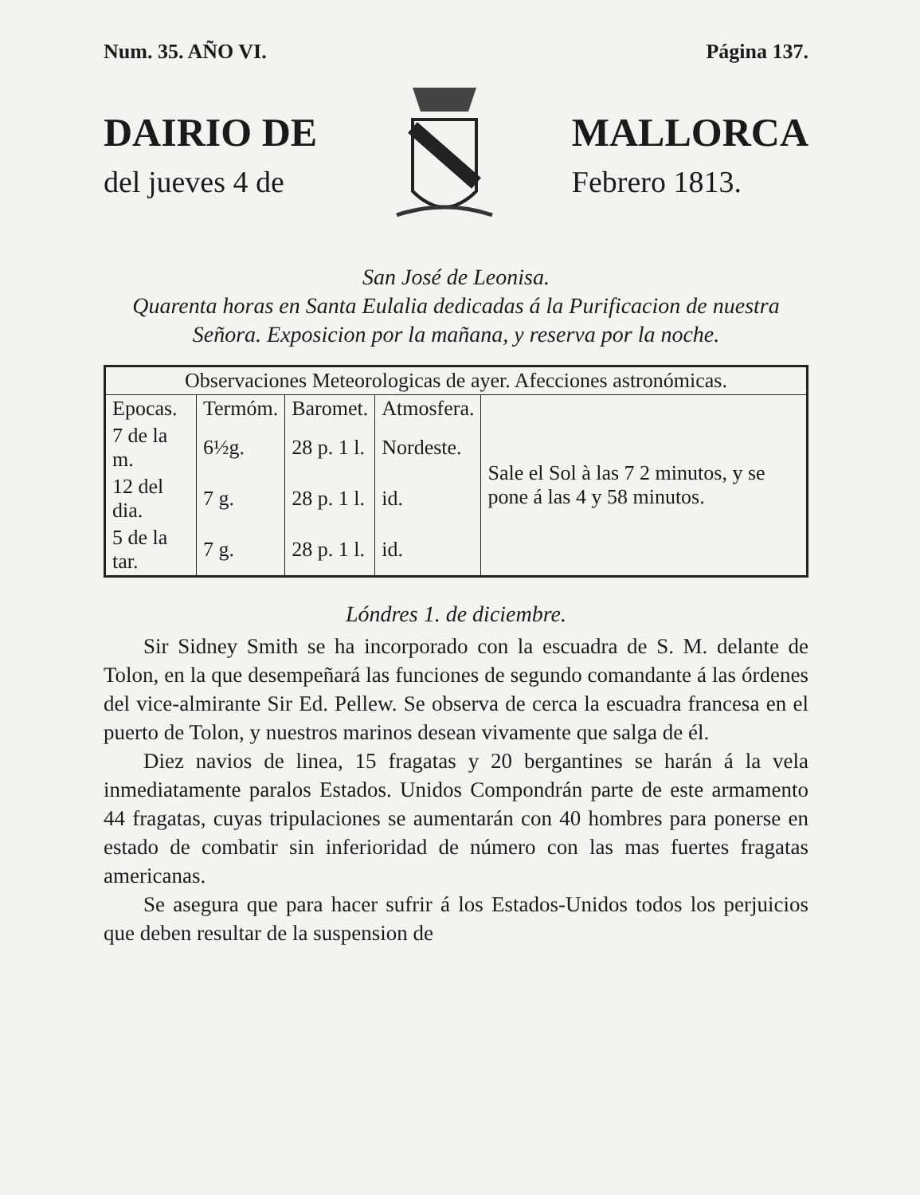Num. 35. AÑO VI. Página 137.
DAIRIO DE
del jueves 4 de
MALLORCA
Febrero 1813.
San José de Leonisa.
Quarenta horas en Santa Eulalia dedicadas á la Purificacion de nuestra Señora. Exposicion por la mañana, y reserva por la noche.
| Observaciones Meteorologicas de ayer. Afecciones astronómicas. | | | | |
| --- | --- | --- | --- | --- |
| Epocas. | Termóm. | Baromet. | Atmosfera. | Sale el Sol à las 7 2 minutos, y se pone á las 4 y 58 minutos. |
| 7 de la m. | 6½g. | 28 p. 1 l. | Nordeste. | |
| 12 del dia. | 7 g. | 28 p. 1 l. | id. | |
| 5 de la tar. | 7 g. | 28 p. 1 l. | id. | |
Lóndres 1. de diciembre.
Sir Sidney Smith se ha incorporado con la escuadra de S. M. delante de Tolon, en la que desempeñará las funciones de segundo comandante á las órdenes del vice-almirante Sir Ed. Pellew. Se observa de cerca la escuadra francesa en el puerto de Tolon, y nuestros marinos desean vivamente que salga de él.
Diez navios de linea, 15 fragatas y 20 bergantines se harán á la vela inmediatamente paralos Estados. Unidos Compondrán parte de este armamento 44 fragatas, cuyas tripulaciones se aumentarán con 40 hombres para ponerse en estado de combatir sin inferioridad de número con las mas fuertes fragatas americanas.
Se asegura que para hacer sufrir á los Estados-Unidos todos los perjuicios que deben resultar de la suspension de